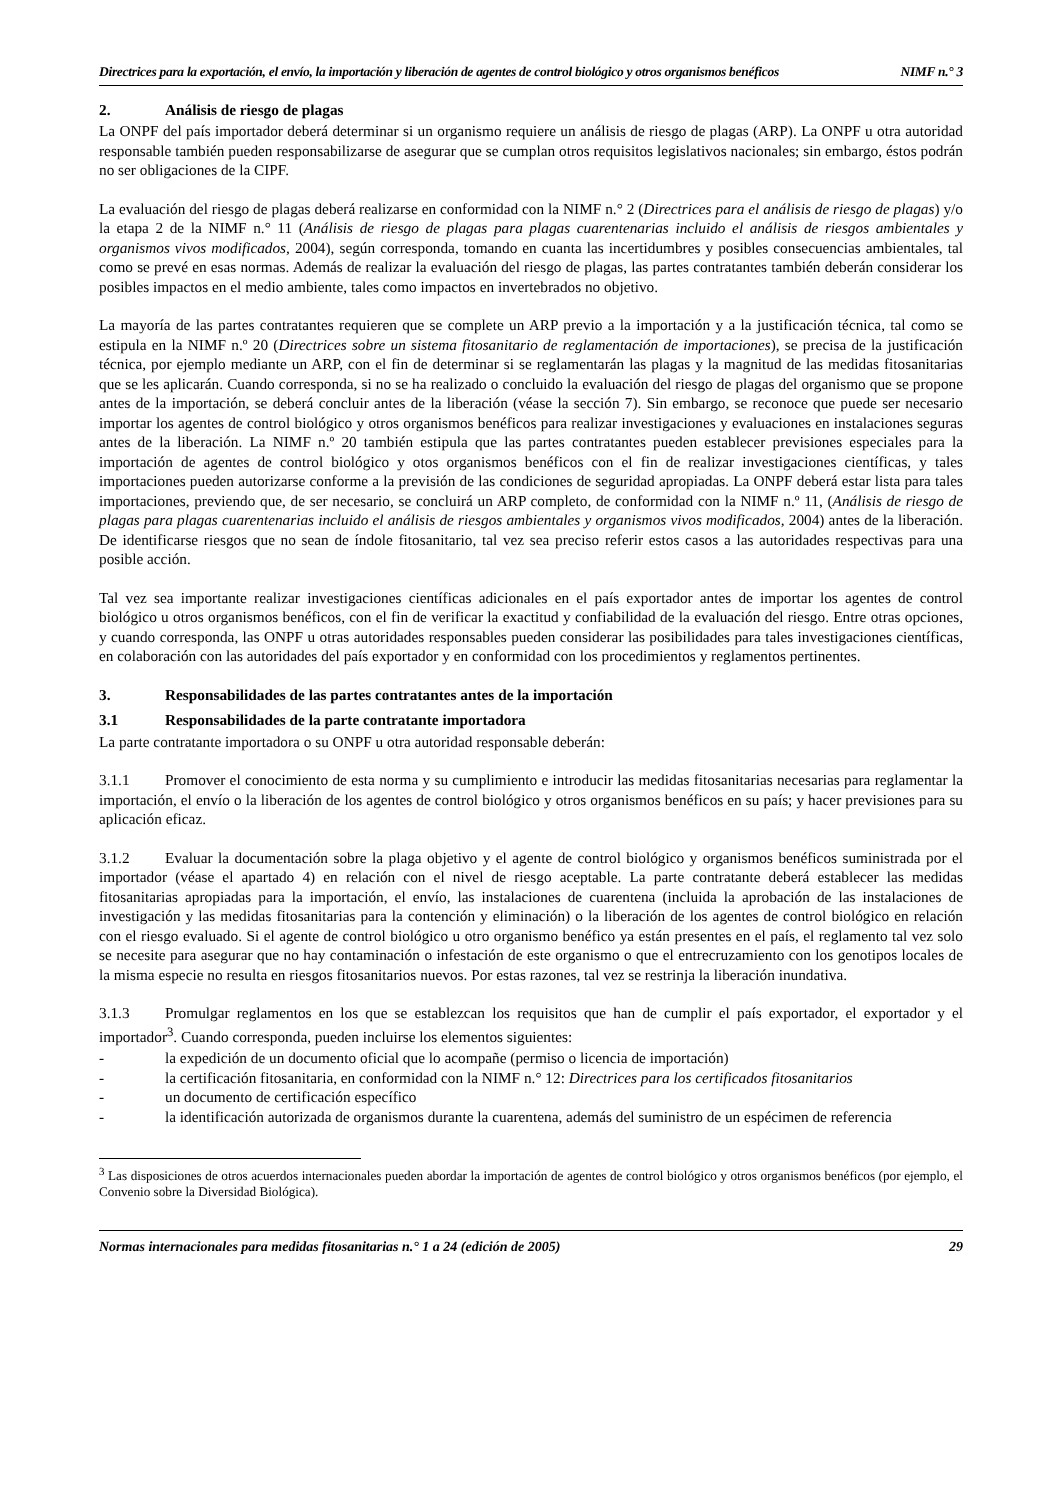Directrices para la exportación, el envío, la importación y liberación de agentes de control biológico y otros organismos benéficos NIMF n.° 3
2. Análisis de riesgo de plagas
La ONPF del país importador deberá determinar si un organismo requiere un análisis de riesgo de plagas (ARP). La ONPF u otra autoridad responsable también pueden responsabilizarse de asegurar que se cumplan otros requisitos legislativos nacionales; sin embargo, éstos podrán no ser obligaciones de la CIPF.
La evaluación del riesgo de plagas deberá realizarse en conformidad con la NIMF n.° 2 (Directrices para el análisis de riesgo de plagas) y/o la etapa 2 de la NIMF n.° 11 (Análisis de riesgo de plagas para plagas cuarentenarias incluido el análisis de riesgos ambientales y organismos vivos modificados, 2004), según corresponda, tomando en cuanta las incertidumbres y posibles consecuencias ambientales, tal como se prevé en esas normas. Además de realizar la evaluación del riesgo de plagas, las partes contratantes también deberán considerar los posibles impactos en el medio ambiente, tales como impactos en invertebrados no objetivo.
La mayoría de las partes contratantes requieren que se complete un ARP previo a la importación y a la justificación técnica, tal como se estipula en la NIMF n.º 20 (Directrices sobre un sistema fitosanitario de reglamentación de importaciones), se precisa de la justificación técnica, por ejemplo mediante un ARP, con el fin de determinar si se reglamentarán las plagas y la magnitud de las medidas fitosanitarias que se les aplicarán. Cuando corresponda, si no se ha realizado o concluido la evaluación del riesgo de plagas del organismo que se propone antes de la importación, se deberá concluir antes de la liberación (véase la sección 7). Sin embargo, se reconoce que puede ser necesario importar los agentes de control biológico y otros organismos benéficos para realizar investigaciones y evaluaciones en instalaciones seguras antes de la liberación. La NIMF n.º 20 también estipula que las partes contratantes pueden establecer previsiones especiales para la importación de agentes de control biológico y otos organismos benéficos con el fin de realizar investigaciones científicas, y tales importaciones pueden autorizarse conforme a la previsión de las condiciones de seguridad apropiadas. La ONPF deberá estar lista para tales importaciones, previendo que, de ser necesario, se concluirá un ARP completo, de conformidad con la NIMF n.º 11, (Análisis de riesgo de plagas para plagas cuarentenarias incluido el análisis de riesgos ambientales y organismos vivos modificados, 2004) antes de la liberación. De identificarse riesgos que no sean de índole fitosanitario, tal vez sea preciso referir estos casos a las autoridades respectivas para una posible acción.
Tal vez sea importante realizar investigaciones científicas adicionales en el país exportador antes de importar los agentes de control biológico u otros organismos benéficos, con el fin de verificar la exactitud y confiabilidad de la evaluación del riesgo. Entre otras opciones, y cuando corresponda, las ONPF u otras autoridades responsables pueden considerar las posibilidades para tales investigaciones científicas, en colaboración con las autoridades del país exportador y en conformidad con los procedimientos y reglamentos pertinentes.
3. Responsabilidades de las partes contratantes antes de la importación
3.1 Responsabilidades de la parte contratante importadora
La parte contratante importadora o su ONPF u otra autoridad responsable deberán:
3.1.1 Promover el conocimiento de esta norma y su cumplimiento e introducir las medidas fitosanitarias necesarias para reglamentar la importación, el envío o la liberación de los agentes de control biológico y otros organismos benéficos en su país; y hacer previsiones para su aplicación eficaz.
3.1.2 Evaluar la documentación sobre la plaga objetivo y el agente de control biológico y organismos benéficos suministrada por el importador (véase el apartado 4) en relación con el nivel de riesgo aceptable. La parte contratante deberá establecer las medidas fitosanitarias apropiadas para la importación, el envío, las instalaciones de cuarentena (incluida la aprobación de las instalaciones de investigación y las medidas fitosanitarias para la contención y eliminación) o la liberación de los agentes de control biológico en relación con el riesgo evaluado. Si el agente de control biológico u otro organismo benéfico ya están presentes en el país, el reglamento tal vez solo se necesite para asegurar que no hay contaminación o infestación de este organismo o que el entrecruzamiento con los genotipos locales de la misma especie no resulta en riesgos fitosanitarios nuevos. Por estas razones, tal vez se restrinja la liberación inundativa.
3.1.3 Promulgar reglamentos en los que se establezcan los requisitos que han de cumplir el país exportador, el exportador y el importador<sup>3</sup>. Cuando corresponda, pueden incluirse los elementos siguientes:
- la expedición de un documento oficial que lo acompañe (permiso o licencia de importación)
- la certificación fitosanitaria, en conformidad con la NIMF n.° 12: Directrices para los certificados fitosanitarios
- un documento de certificación específico
- la identificación autorizada de organismos durante la cuarentena, además del suministro de un espécimen de referencia
<sup>3</sup> Las disposiciones de otros acuerdos internacionales pueden abordar la importación de agentes de control biológico y otros organismos benéficos (por ejemplo, el Convenio sobre la Diversidad Biológica).
Normas internacionales para medidas fitosanitarias n.° 1 a 24 (edición de 2005) 29